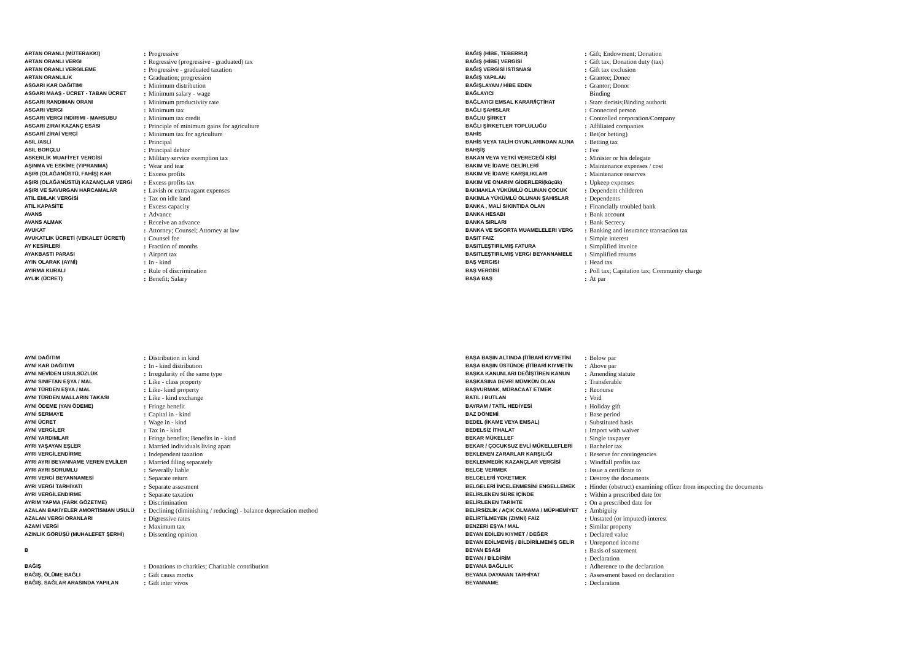| ARTAN ORANLI (MÜTERAKKI) | : | Progressive |
| ARTAN ORANLI VERGI | : | Regressive (progressive - graduated) tax |
| ARTAN ORANLI VERGILEME | : | Progressive - graduated taxation |
| ARTAN ORANLILIK | : | Graduation; progression |
| ASGARI KAR DAĞITIMI | : | Minimum distribution |
| ASGARI MAAŞ - ÜCRET - TABAN ÜCRET | : | Minimum salary - wage |
| ASGARI RANDIMAN ORANI | : | Minimum productivity rate |
| ASGARI VERGI | : | Minimum tax |
| ASGARI VERGI INDIRIMI - MAHSUBU | : | Minimum tax credit |
| ASGARI ZIRAI KAZANÇ ESASI | : | Principle of minimum gains for agriculture |
| ASGARİ ZİRAİ VERGİ | : | Minimum tax for agriculture |
| ASIL /ASLİ | : | Principal |
| ASIL BORÇLU | : | Principal debtor |
| ASKERLİK MUAFİYET VERGİSİ | : | Military service exemption tax |
| AŞINMA VE ESKİME (YIPRANMA) | : | Wear and tear |
| AŞIRI (OLAĞANÜSTÜ, FAHİŞ) KAR | : | Excess profits |
| AŞIRI (OLAĞANÜSTÜ) KAZANÇLAR VERGİ | : | Excess profits tax |
| AŞIRI VE SAVURGAN HARCAMALAR | : | Lavish or extravagant expenses |
| ATIL EMLAK VERGİSİ | : | Tax on idle land |
| ATIL KAPASİTE | : | Excess capacity |
| AVANS | : | Advance |
| AVANS ALMAK | : | Receive an advance |
| AVUKAT | : | Attorney; Counsel; Attorney at law |
| AVUKATLIK ÜCRETİ (VEKALET ÜCRETİ) | : | Counsel fee |
| AY KESİRLERİ | : | Fraction of months |
| AYAKBASTI PARASI | : | Airport tax |
| AYIN OLARAK (AYNİ) | : | In - kind |
| AYIRMA KURALI | : | Rule of discrimination |
| AYLIK (ÜCRET) | : | Benefit; Salary |
| BAĞIŞ (HİBE, TEBERRU) | : | Gift; Endowment; Donation |
| BAĞIŞ (HİBE) VERGİSİ | : | Gift tax; Donation duty (tax) |
| BAĞIŞ VERGİSİ İSTİSNASI | : | Gift tax exclusion |
| BAĞIŞ YAPILAN | : | Grantee; Donee |
| BAĞIŞLAYAN / HİBE EDEN | : | Grantor; Donor |
| BAĞLAYICI | | Binding |
| BAĞLAYICI EMSAL KARAR/İÇTİHAT | : | Stare decisis;Binding authorit |
| BAĞLI ŞAHISLAR | : | Connected person |
| BAĞLIU ŞİRKET | : | Controlled corporation/Company |
| BAĞLI ŞİRKETLER TOPLULUĞU | : | Affiliated companies |
| BAHİS | : | Bet(or betting) |
| BAHİS VEYA TALİH OYUNLARINDAN ALINA | : | Betting tax |
| BAHŞİŞ | : | Fee |
| BAKAN VEYA YETKİ VERECEĞİ KİŞİ | : | Minister or his delegate |
| BAKIM VE İDAME GELİRLERİ | : | Maintenance expenses / cost |
| BAKIM VE İDAME KARŞILIKLARI | : | Maintenance reserves |
| BAKIM VE ONARIM GİDERLERİ(küçük) | : | Upkeep expenses |
| BAKMAKLA YÜKÜMLÜ OLUNAN ÇOCUK | : | Dependent childeren |
| BAKIMLA YÜKÜMLÜ OLUNAN ŞAHISLAR | : | Dependents |
| BANKA , MALİ SIKINTIDA OLAN | : | Financially troubled bank |
| BANKA HESABI | : | Bank account |
| BANKA SIRLARI | : | Bank Secrecy |
| BANKA VE SIGORTA MUAMELELERI VERG | : | Banking and insurance transaction tax |
| BASIT FAIZ | : | Simple interest |
| BASITLEŞTIRILMIŞ FATURA | : | Simplified invoice |
| BASITLEŞTIRILMIŞ VERGI BEYANNAMELE | : | Simplified returns |
| BAŞ VERGISI | : | Head tax |
| BAŞ VERGİSİ | : | Poll tax; Capitation tax; Community charge |
| BAŞA BAŞ | : | At par |
| AYNİ DAĞITIM | : | Distribution in kind |
| AYNİ KAR DAĞITIMI | : | In - kind distribution |
| AYNI NEVİDEN USULSÜZLÜK | : | Irregularity of the same type |
| AYNI SINIFTAN EŞYA / MAL | : | Like - class property |
| AYNI TÜRDEN EŞYA / MAL | : | Like- kind property |
| AYNI TÜRDEN MALLARIN TAKASI | : | Like - kind exchange |
| AYNİ ÖDEME (YAN ÖDEME) | : | Fringe benefit |
| AYNİ SERMAYE | : | Capital in - kind |
| AYNİ ÜCRET | : | Wage in - kind |
| AYNİ VERGİLER | : | Tax in - kind |
| AYNİ YARDIMLAR | : | Fringe benefits; Benefits in - kind |
| AYRI YAŞAYAN EŞLER | : | Married individuals living apart |
| AYRI VERGİLENDİRME | : | Independent taxation |
| AYRI AYRI BEYANNAME VEREN EVLİLER | : | Married filing separately |
| AYRI AYRI SORUMLU | : | Severally liable |
| AYRI VERGİ BEYANNAMESİ | : | Separate return |
| AYRI VERGİ TARHİYATI | : | Separate assesment |
| AYRI VERGİLENDİRME | : | Separate taxation |
| AYRIM YAPMA (FARK GÖZETME) | : | Discrimination |
| AZALAN BAKİYELER AMORTİSMAN USULÜ | : | Declining (diminishing / reducing) - balance depreciation method |
| AZALAN VERGİ ORANLARI | : | Digressive rates |
| AZAMİ VERGİ | : | Maximum tax |
| AZINLIK GÖRÜŞÜ (MUHALEFET ŞERHİ) | : | Dissenting opinion |
| B | | |
| BAĞIŞ | : | Donations to charities; Charitable contribution |
| BAĞIŞ, ÖLÜME BAĞLI | : | Gift causa mortıs |
| BAĞIŞ, SAĞLAR ARASINDA YAPILAN | : | Gift inter vivos |
| BAŞA BAŞIN ALTINDA (İTİBARİ KIYMETİNİ | : | Below par |
| BAŞA BAŞIN ÜSTÜNDE (İTİBARİ KIYMETİN | : | Above par |
| BAŞKA KANUNLARI DEĞİŞTİREN KANUN | : | Amending statute |
| BAŞKASINA DEVRİ MÜMKÜN OLAN | : | Transferable |
| BAŞVURMAK, MÜRACAAT ETMEK | : | Recourse |
| BATIL / BUTLAN | : | Void |
| BAYRAM / TATİL HEDİYESİ | : | Holiday gift |
| BAZ DÖNEMİ | : | Base period |
| BEDEL (İKAME VEYA EMSAL) | : | Substituted basis |
| BEDELSİZ İTHALAT | : | Import with waiver |
| BEKAR MÜKELLEF | : | Single taxpayer |
| BEKAR / ÇOCUKSUZ EVLİ MÜKELLEFLERİ | : | Bachelor tax |
| BEKLENEN ZARARLAR KARŞILIĞI | : | Reserve for contingencies |
| BEKLENMEDİK KAZANÇLAR VERGİSİ | : | Windfall profits tax |
| BELGE VERMEK | : | Issue a certificate to |
| BELGELERİ YOKETMEK | : | Destroy the documents |
| BELGELERİ İNCELENMESİNİ ENGELLEMEK | : | Hinder (obstruct) examining officer from inspecting the documents |
| BELİRLENEN SÜRE İÇİNDE | : | Within a prescribed date for |
| BELİRLENEN TARİHTE | : | On a prescribed date for |
| BELİRSİZLİK / AÇIK OLMAMA / MÜPHEMİYET | : | Ambiguity |
| BELİRTİLMEYEN (ZIMNİ) FAİZ | : | Unstated (or imputed) interest |
| BENZERİ EŞYA / MAL | : | Similar property |
| BEYAN EDİLEN KIYMET / DEĞER | : | Declared value |
| BEYAN EDİLMEMİŞ / BİLDİRİLMEMİŞ GELİR | : | Unreported income |
| BEYAN ESASI | : | Basis of statement |
| BEYAN / BİLDİRİM | : | Declaration |
| BEYANA BAĞLILIK | : | Adherence to the declaration |
| BEYANA DAYANAN TARHİYAT | : | Assessment based on declaration |
| BEYANNAME | : | Declaration |